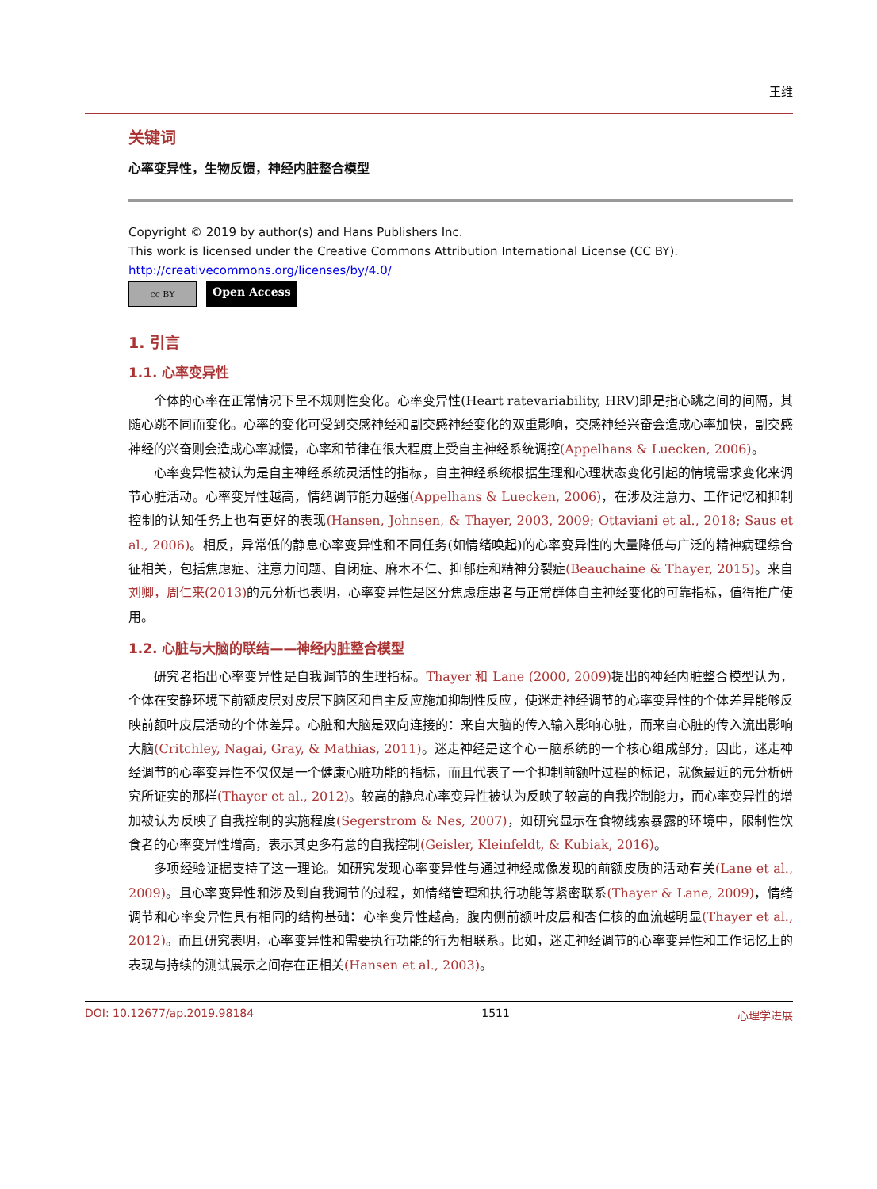王维
关键词
心率变异性，生物反馈，神经内脏整合模型
Copyright © 2019 by author(s) and Hans Publishers Inc.
This work is licensed under the Creative Commons Attribution International License (CC BY).
http://creativecommons.org/licenses/by/4.0/
cc BY
Open Access
1. 引言
1.1. 心率变异性
个体的心率在正常情况下呈不规则性变化。心率变异性(Heart ratevariability, HRV)即是指心跳之间的间隔，其随心跳不同而变化。心率的变化可受到交感神经和副交感神经变化的双重影响，交感神经兴奋会造成心率加快，副交感神经的兴奋则会造成心率减慢，心率和节律在很大程度上受自主神经系统调控(Appelhans & Luecken, 2006)。
心率变异性被认为是自主神经系统灵活性的指标，自主神经系统根据生理和心理状态变化引起的情境需求变化来调节心脏活动。心率变异性越高，情绪调节能力越强(Appelhans & Luecken, 2006)，在涉及注意力、工作记忆和抑制控制的认知任务上也有更好的表现(Hansen, Johnsen, & Thayer, 2003, 2009; Ottaviani et al., 2018; Saus et al., 2006)。相反，异常低的静息心率变异性和不同任务(如情绪唤起)的心率变异性的大量降低与广泛的精神病理综合征相关，包括焦虑症、注意力问题、自闭症、麻木不仁、抑郁症和精神分裂症(Beauchaine & Thayer, 2015)。来自刘卿，周仁来(2013) 的元分析也表明，心率变异性是区分焦虑症患者与正常群体自主神经变化的可靠指标，值得推广使用。
1.2. 心脏与大脑的联结——神经内脏整合模型
研究者指出心率变异性是自我调节的生理指标。Thayer 和 Lane (2000, 2009) 提出的神经内脏整合模型认为，个体在安静环境下前额皮层对皮层下脑区和自主反应施加抑制性反应，使迷走神经调节的心率变异性的个体差异能够反映前额叶皮层活动的个体差异。心脏和大脑是双向连接的：来自大脑的传入输入影响心脏，而来自心脏的传入流出影响大脑(Critchley, Nagai, Gray, & Mathias, 2011)。迷走神经是这个心－脑系统的一个核心组成部分，因此，迷走神经调节的心率变异性不仅仅是一个健康心脏功能的指标，而且代表了一个抑制前额叶过程的标记，就像最近的元分析研究所证实的那样(Thayer et al., 2012)。较高的静息心率变异性被认为反映了较高的自我控制能力，而心率变异性的增加被认为反映了自我控制的实施程度(Segerstrom & Nes, 2007)，如研究显示在食物线索暴露的环境中，限制性饮食者的心率变异性增高，表示其更多有意的自我控制(Geisler, Kleinfeldt, & Kubiak, 2016)。
多项经验证据支持了这一理论。如研究发现心率变异性与通过神经成像发现的前额皮质的活动有关(Lane et al., 2009)。且心率变异性和涉及到自我调节的过程，如情绪管理和执行功能等紧密联系(Thayer & Lane, 2009)，情绪调节和心率变异性具有相同的结构基础：心率变异性越高，腹内侧前额叶皮层和杏仁核的血流越明显(Thayer et al., 2012)。而且研究表明，心率变异性和需要执行功能的行为相联系。比如，迷走神经调节的心率变异性和工作记忆上的表现与持续的测试展示之间存在正相关(Hansen et al., 2003)。
DOI: 10.12677/ap.2019.98184 1511 心理学进展